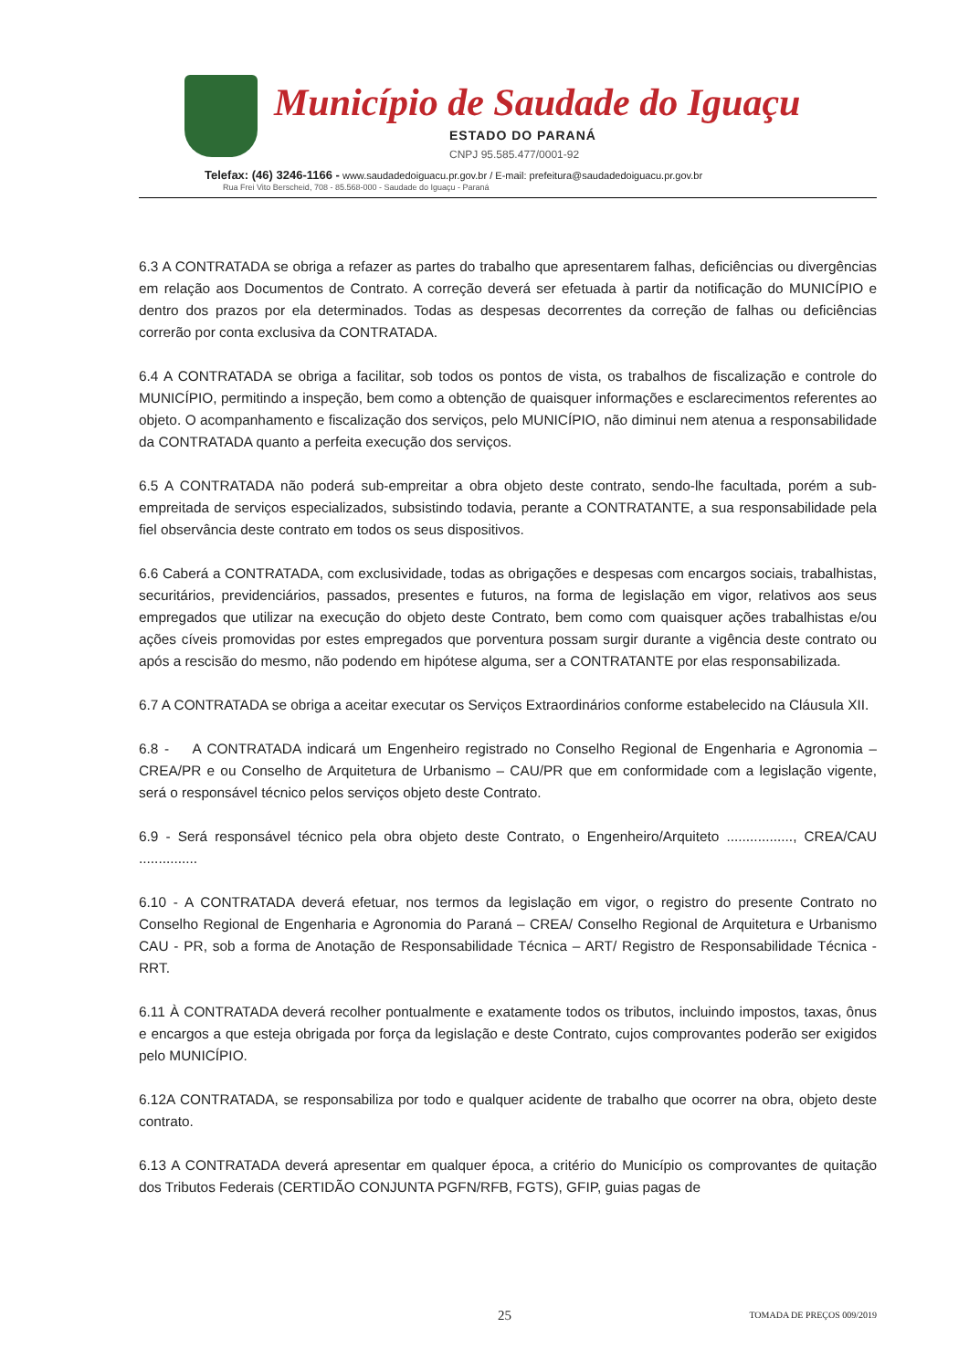Município de Saudade do Iguaçu
ESTADO DO PARANÁ
CNPJ 95.585.477/0001-92
Telefax: (46) 3246-1166 - www.saudadedoiguacu.pr.gov.br / E-mail: prefeitura@saudadedoiguacu.pr.gov.br
Rua Frei Vito Berscheid, 708 - 85.568-000 - Saudade do Iguaçu - Paraná
6.3 A CONTRATADA se obriga a refazer as partes do trabalho que apresentarem falhas, deficiências ou divergências em relação aos Documentos de Contrato. A correção deverá ser efetuada à partir da notificação do MUNICÍPIO e dentro dos prazos por ela determinados. Todas as despesas decorrentes da correção de falhas ou deficiências correrão por conta exclusiva da CONTRATADA.
6.4 A CONTRATADA se obriga a facilitar, sob todos os pontos de vista, os trabalhos de fiscalização e controle do MUNICÍPIO, permitindo a inspeção, bem como a obtenção de quaisquer informações e esclarecimentos referentes ao objeto. O acompanhamento e fiscalização dos serviços, pelo MUNICÍPIO, não diminui nem atenua a responsabilidade da CONTRATADA quanto a perfeita execução dos serviços.
6.5 A CONTRATADA não poderá sub-empreitar a obra objeto deste contrato, sendo-lhe facultada, porém a sub-empreitada de serviços especializados, subsistindo todavia, perante a CONTRATANTE, a sua responsabilidade pela fiel observância deste contrato em todos os seus dispositivos.
6.6 Caberá a CONTRATADA, com exclusividade, todas as obrigações e despesas com encargos sociais, trabalhistas, securitários, previdenciários, passados, presentes e futuros, na forma de legislação em vigor, relativos aos seus empregados que utilizar na execução do objeto deste Contrato, bem como com quaisquer ações trabalhistas e/ou ações cíveis promovidas por estes empregados que porventura possam surgir durante a vigência deste contrato ou após a rescisão do mesmo, não podendo em hipótese alguma, ser a CONTRATANTE por elas responsabilizada.
6.7 A CONTRATADA se obriga a aceitar executar os Serviços Extraordinários conforme estabelecido na Cláusula XII.
6.8 - A CONTRATADA indicará um Engenheiro registrado no Conselho Regional de Engenharia e Agronomia – CREA/PR e ou Conselho de Arquitetura de Urbanismo – CAU/PR que em conformidade com a legislação vigente, será o responsável técnico pelos serviços objeto deste Contrato.
6.9 - Será responsável técnico pela obra objeto deste Contrato, o Engenheiro/Arquiteto ................., CREA/CAU ...............
6.10 - A CONTRATADA deverá efetuar, nos termos da legislação em vigor, o registro do presente Contrato no Conselho Regional de Engenharia e Agronomia do Paraná – CREA/ Conselho Regional de Arquitetura e Urbanismo CAU - PR, sob a forma de Anotação de Responsabilidade Técnica – ART/ Registro de Responsabilidade Técnica - RRT.
6.11 À CONTRATADA deverá recolher pontualmente e exatamente todos os tributos, incluindo impostos, taxas, ônus e encargos a que esteja obrigada por força da legislação e deste Contrato, cujos comprovantes poderão ser exigidos pelo MUNICÍPIO.
6.12A CONTRATADA, se responsabiliza por todo e qualquer acidente de trabalho que ocorrer na obra, objeto deste contrato.
6.13 A CONTRATADA deverá apresentar em qualquer época, a critério do Município os comprovantes de quitação dos Tributos Federais (CERTIDÃO CONJUNTA PGFN/RFB, FGTS), GFIP, guias pagas de
25 TOMADA DE PREÇOS 009/2019